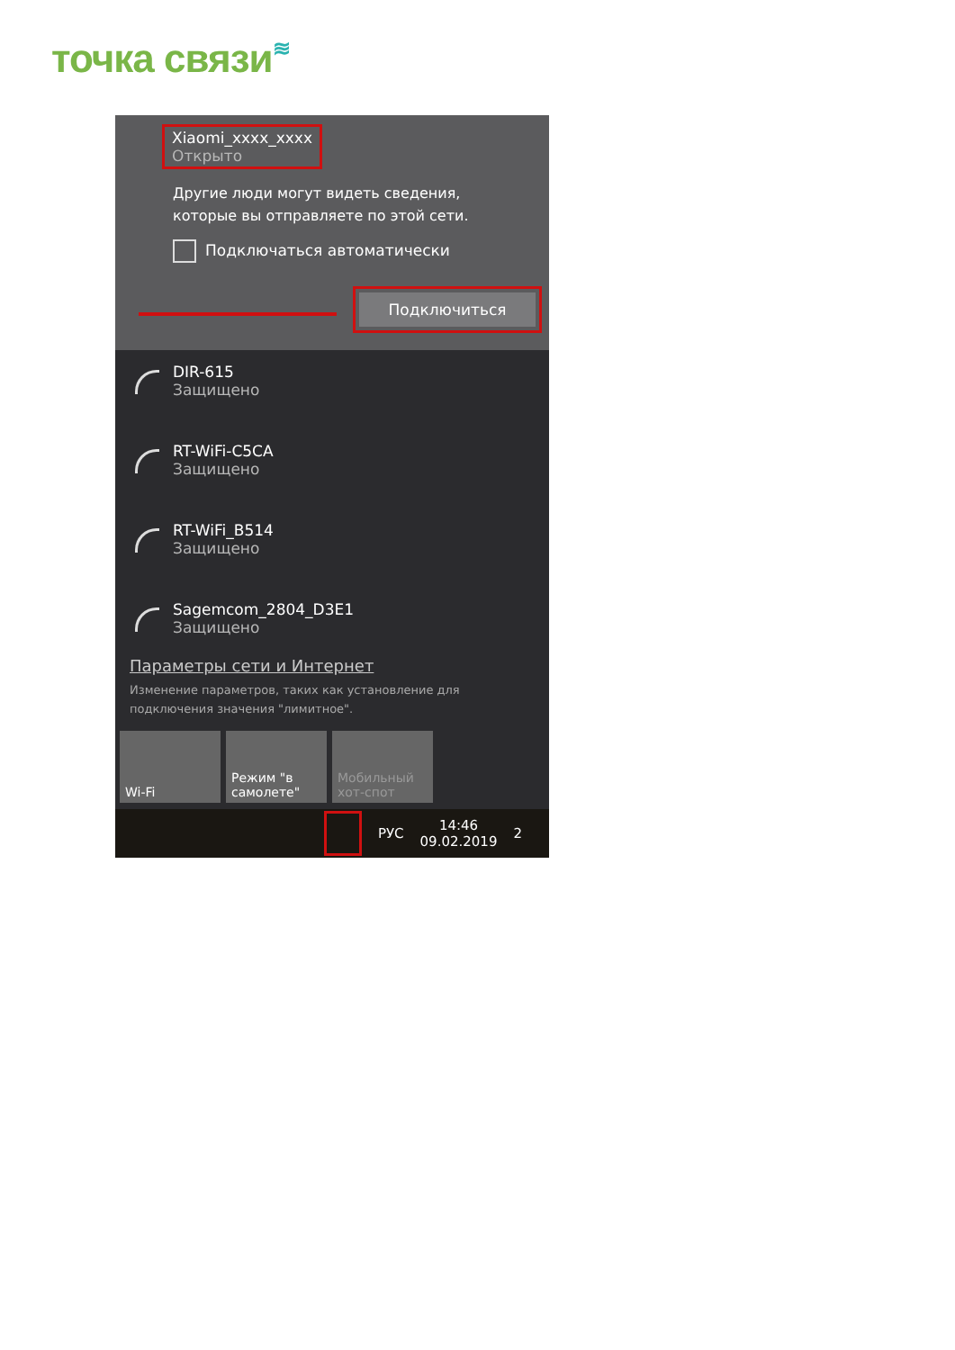точка связи≋
Xiaomi_xxxx_xxxx
Открыто
Другие люди могут видеть сведения,
которые вы отправляете по этой сети.
Подключаться автоматически
Подключиться
DIR-615
Защищено
RT-WiFi-C5CA
Защищено
RT-WiFi_B514
Защищено
Sagemcom_2804_D3E1
Защищено
Параметры сети и Интернет
Изменение параметров, таких как установление для подключения значения "лимитное".
Wi-Fi Режим "в самолете"
Мобильный хот-спот
РУС 14:46
09.02.2019 2